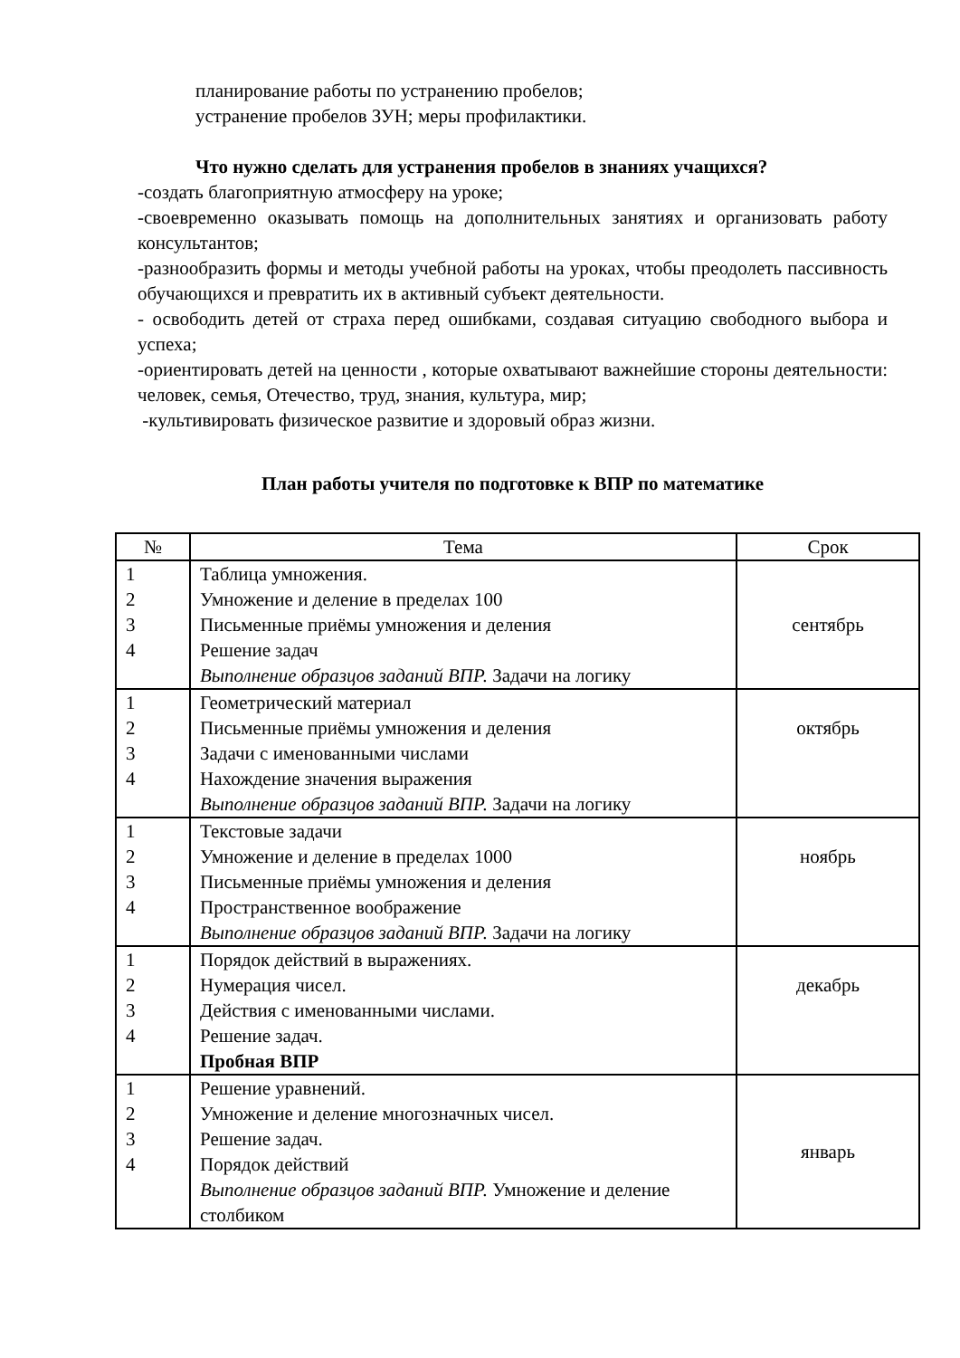планирование работы по устранению пробелов;
устранение пробелов ЗУН; меры профилактики.
Что нужно сделать для устранения пробелов в знаниях учащихся?
-создать благоприятную атмосферу на уроке;
-своевременно оказывать помощь на дополнительных занятиях и организовать работу консультантов;
-разнообразить формы и методы учебной работы на уроках, чтобы преодолеть пассивность обучающихся и превратить их в активный субъект деятельности.
- освободить детей от страха перед ошибками, создавая ситуацию свободного выбора и успеха;
-ориентировать детей на ценности , которые охватывают важнейшие стороны деятельности: человек, семья, Отечество, труд, знания, культура, мир;
-культивировать физическое развитие и здоровый образ жизни.
План работы учителя по подготовке к ВПР по математике
| № | Тема | Срок |
| --- | --- | --- |
| 1 2 3 4 | Таблица умножения. Умножение и деление в пределах 100 Письменные приёмы умножения и деления Решение задач Выполнение образцов заданий ВПР. Задачи на логику | сентябрь |
| 1 2 3 4 | Геометрический материал Письменные приёмы умножения и деления Задачи с именованными числами Нахождение значения выражения Выполнение образцов заданий ВПР. Задачи на логику | октябрь |
| 1 2 3 4 | Текстовые задачи Умножение и деление в пределах 1000 Письменные приёмы умножения и деления Пространственное воображение Выполнение образцов заданий ВПР. Задачи на логику | ноябрь |
| 1 2 3 4 | Порядок действий в выражениях. Нумерация чисел. Действия с именованными числами. Решение задач. Пробная ВПР | декабрь |
| 1 2 3 4 | Решение уравнений. Умножение и деление многозначных чисел. Решение задач. Порядок действий Выполнение образцов заданий ВПР. Умножение и деление столбиком | январь |